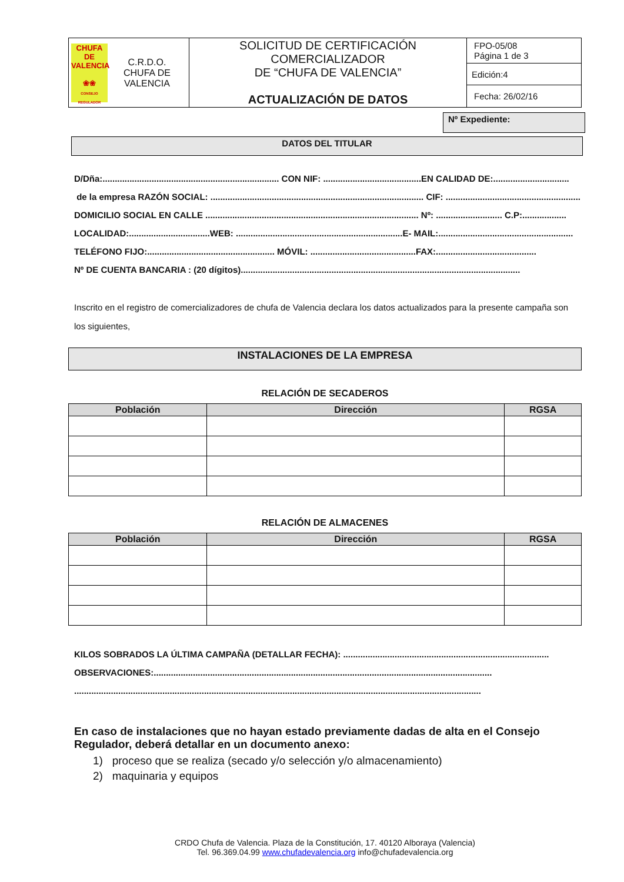| CHUFA DE VALENCIA ❀❀ CONSEJO REGULADOR C.R.D.O. CHUFA DE VALENCIA | SOLICITUD DE CERTIFICACIÓN COMERCIALIZADOR DE “CHUFA DE VALENCIA” ACTUALIZACIÓN DE DATOS | FPO-05/08 Página 1 de 3 |
| | | Edición:4 |
| | | Fecha: 26/02/16 |
Nº Expediente:
DATOS DEL TITULAR
D/Dña:........................................................................ CON NIF: ........................................EN CALIDAD DE:...............................
de la empresa RAZÓN SOCIAL: ....................................................................................... CIF: .......................................................
DOMICILIO SOCIAL EN CALLE ....................................................................................... Nº: ........................... C.P:..................
LOCALIDAD:.................................WEB: ....................................................................E- MAIL:.......................................................
TELÉFONO FIJO:.................................................... MÓVIL: ...........................................FAX:.........................................
Nº DE CUENTA BANCARIA : (20 dígitos)..................................................................................................................
Inscrito en el registro de comercializadores de chufa de Valencia declara los datos actualizados para la presente campaña son los siguientes,
INSTALACIONES DE LA EMPRESA
RELACIÓN DE SECADEROS
| Población | Dirección | RGSA |
| --- | --- | --- |
RELACIÓN DE ALMACENES
| Población | Dirección | RGSA |
| --- | --- | --- |
KILOS SOBRADOS LA ÚLTIMA CAMPAÑA (DETALLAR FECHA): ....................................................................................
OBSERVACIONES:..........................................................................................................................................
......................................................................................................................................................................
En caso de instalaciones que no hayan estado previamente dadas de alta en el Consejo Regulador, deberá detallar en un documento anexo:
1) proceso que se realiza (secado y/o selección y/o almacenamiento)
2) maquinaria y equipos
CRDO Chufa de Valencia. Plaza de la Constitución, 17. 40120 Alboraya (Valencia)
Tel. 96.369.04.99 www.chufadevalencia.org info@chufadevalencia.org